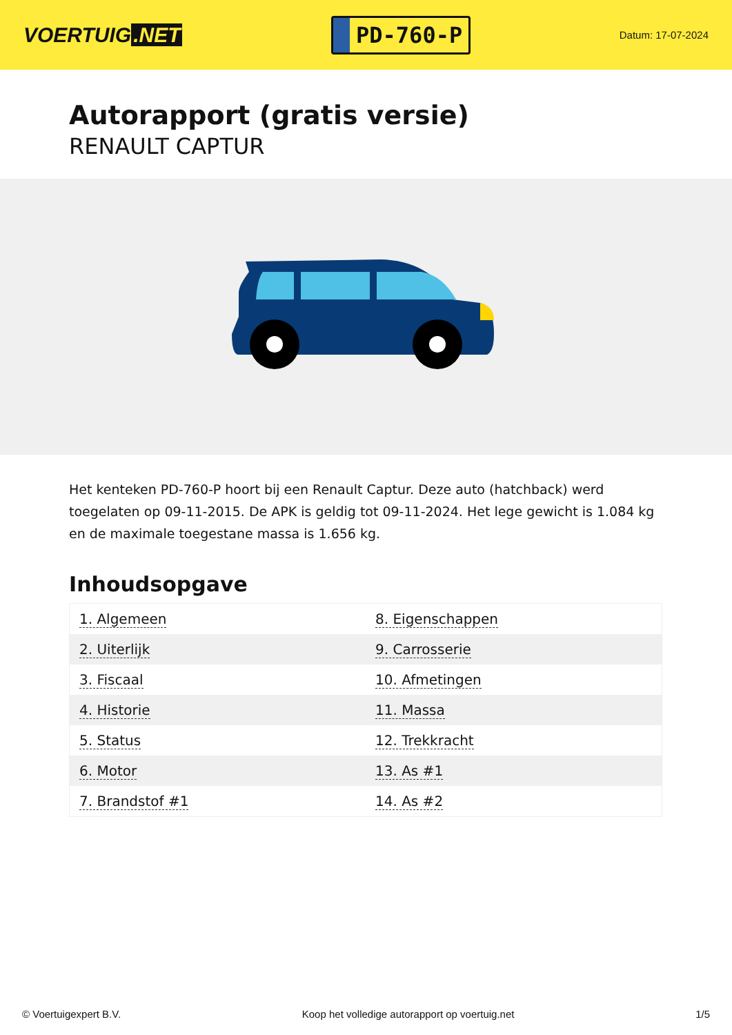VOERTUIG.NET
PD-760-P
Datum: 17-07-2024
Autorapport (gratis versie)
RENAULT CAPTUR
Het kenteken PD-760-P hoort bij een Renault Captur. Deze auto (hatchback) werd toegelaten op 09-11-2015. De APK is geldig tot 09-11-2024. Het lege gewicht is 1.084 kg en de maximale toegestane massa is 1.656 kg.
Inhoudsopgave
| 1. Algemeen | 8. Eigenschappen |
| 2. Uiterlijk | 9. Carrosserie |
| 3. Fiscaal | 10. Afmetingen |
| 4. Historie | 11. Massa |
| 5. Status | 12. Trekkracht |
| 6. Motor | 13. As #1 |
| 7. Brandstof #1 | 14. As #2 |
© Voertuigexpert B.V. Koop het volledige autorapport op voertuig.net 1/5